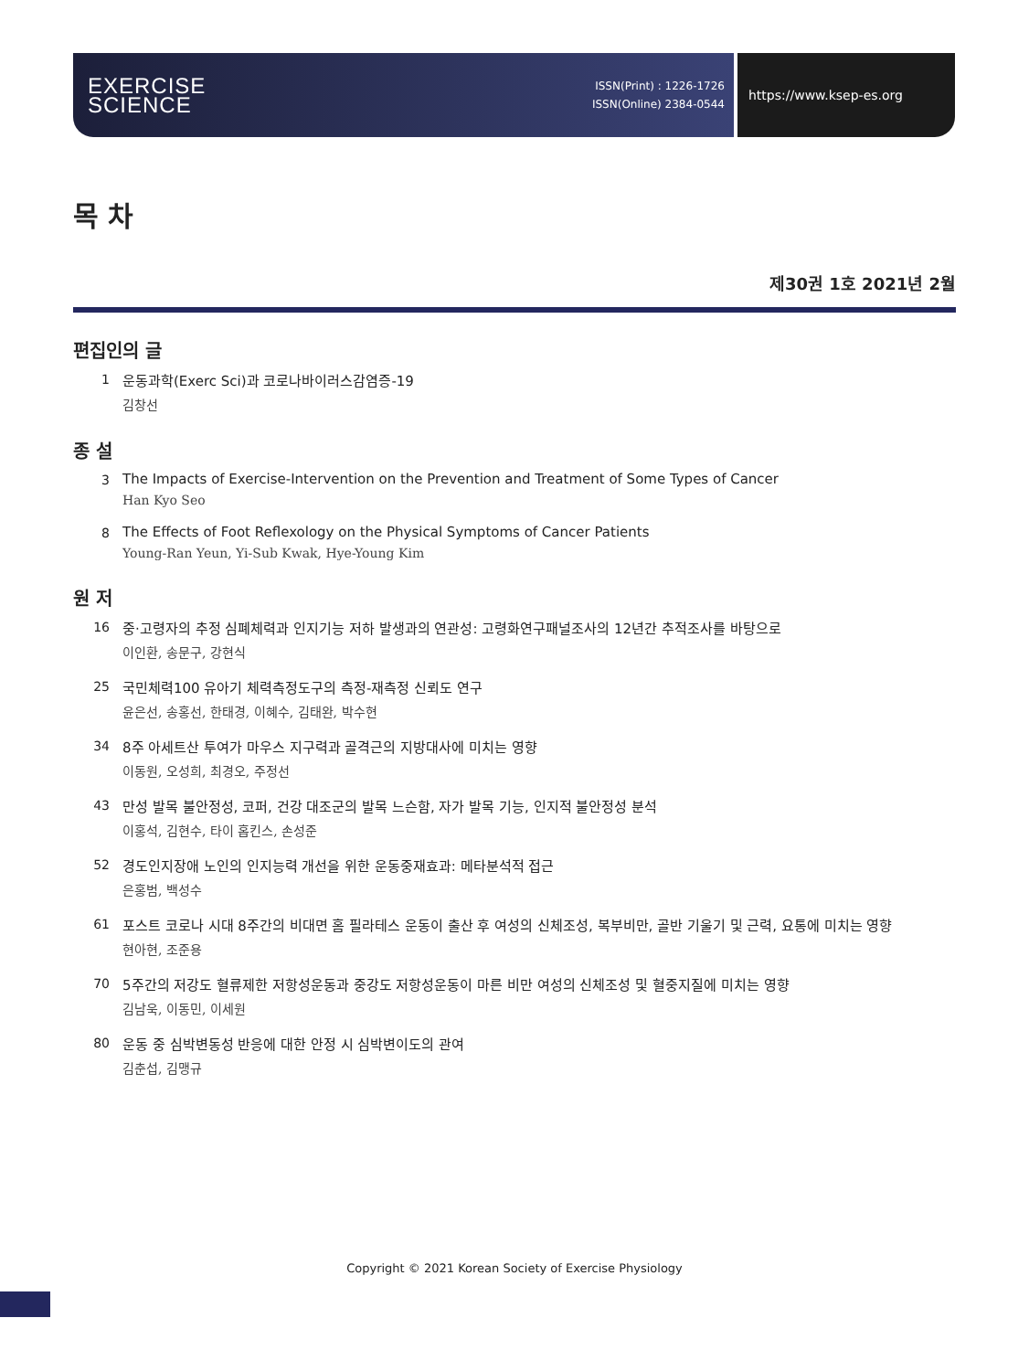EXERCISE
SCIENCE
ISSN(Print) : 1226-1726
ISSN(Online) 2384-0544
https://www.ksep-es.org
목 차
제30권 1호 2021년 2월
편집인의 글
1 운동과학(Exerc Sci)과 코로나바이러스감염증-19
김창선
종 설
3 The Impacts of Exercise-Intervention on the Prevention and Treatment of Some Types of Cancer
Han Kyo Seo
8 The Effects of Foot Reflexology on the Physical Symptoms of Cancer Patients
Young-Ran Yeun, Yi-Sub Kwak, Hye-Young Kim
원 저
16 중·고령자의 추정 심폐체력과 인지기능 저하 발생과의 연관성: 고령화연구패널조사의 12년간 추적조사를 바탕으로
이인환, 송문구, 강현식
25 국민체력100 유아기 체력측정도구의 측정-재측정 신뢰도 연구
윤은선, 송홍선, 한태경, 이혜수, 김태완, 박수현
34 8주 아세트산 투여가 마우스 지구력과 골격근의 지방대사에 미치는 영향
이동원, 오성희, 최경오, 주정선
43 만성 발목 불안정성, 코퍼, 건강 대조군의 발목 느슨함, 자가 발목 기능, 인지적 불안정성 분석
이홍석, 김현수, 타이 홉킨스, 손성준
52 경도인지장애 노인의 인지능력 개선을 위한 운동중재효과: 메타분석적 접근
은홍범, 백성수
61 포스트 코로나 시대 8주간의 비대면 홈 필라테스 운동이 출산 후 여성의 신체조성, 복부비만, 골반 기울기 및 근력, 요통에 미치는 영향
현아현, 조준용
70 5주간의 저강도 혈류제한 저항성운동과 중강도 저항성운동이 마른 비만 여성의 신체조성 및 혈중지질에 미치는 영향
김남욱, 이동민, 이세원
80 운동 중 심박변동성 반응에 대한 안정 시 심박변이도의 관여
김춘섭, 김맹규
Copyright © 2021 Korean Society of Exercise Physiology